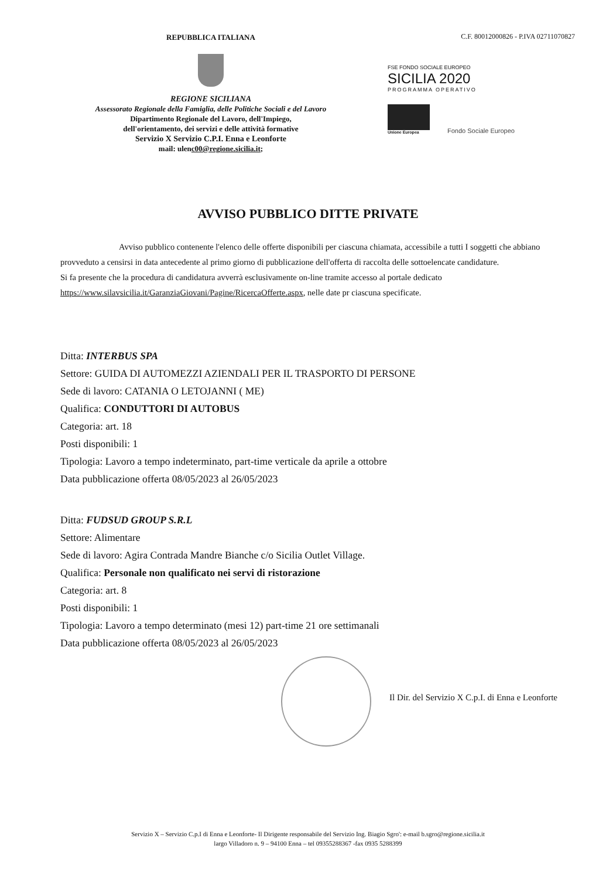REPUBBLICA ITALIANA
REGIONE SICILIANA
Assessorato Regionale della Famiglia, delle Politiche Sociali e del Lavoro
Dipartimento Regionale del Lavoro, dell'Impiego,
dell'orientamento, dei servizi e delle attività formative
Servizio X Servizio C.P.I. Enna e Leonforte
mail: ulenc00@regione.sicilia.it;
C.F. 80012000826 - P.IVA 02711070827
FSE FONDO SOCIALE EUROPEO
SICILIA 2020
PROGRAMMA OPERATIVO
Unione Europea
Fondo Sociale Europeo
AVVISO PUBBLICO DITTE PRIVATE
Avviso pubblico contenente l'elenco delle offerte disponibili per ciascuna chiamata, accessibile a tutti I soggetti che abbiano provveduto a censirsi in data antecedente al primo giorno di pubblicazione dell'offerta di raccolta delle sottoelencate candidature.
Si fa presente che la procedura di candidatura avverrà esclusivamente on-line tramite accesso al portale dedicato https://www.silavsicilia.it/GaranziaGiovani/Pagine/RicercaOfferte.aspx, nelle date pr ciascuna specificate.
Ditta: INTERBUS SPA
Settore: GUIDA DI AUTOMEZZI AZIENDALI PER IL TRASPORTO DI PERSONE
Sede di lavoro: CATANIA O LETOJANNI ( ME)
Qualifica: CONDUTTORI DI AUTOBUS
Categoria: art. 18
Posti disponibili: 1
Tipologia: Lavoro a tempo indeterminato, part-time verticale da aprile a ottobre
Data pubblicazione offerta 08/05/2023 al 26/05/2023
Ditta: FUDSUD GROUP S.R.L
Settore: Alimentare
Sede di lavoro: Agira Contrada Mandre Bianche c/o Sicilia Outlet Village.
Qualifica: Personale non qualificato nei servi di ristorazione
Categoria: art. 8
Posti disponibili: 1
Tipologia: Lavoro a tempo determinato (mesi 12) part-time 21 ore settimanali
Data pubblicazione offerta 08/05/2023 al 26/05/2023
Il Dir. del Servizio X C.p.I. di Enna e Leonforte
Servizio X – Servizio C.p.I di Enna e Leonforte- Il Dirigente responsabile del Servizio Ing. Biagio Sgro': e-mail b.sgro@regione.sicilia.it
largo Villadoro n. 9 – 94100 Enna – tel 09355288367 -fax 0935 5288399